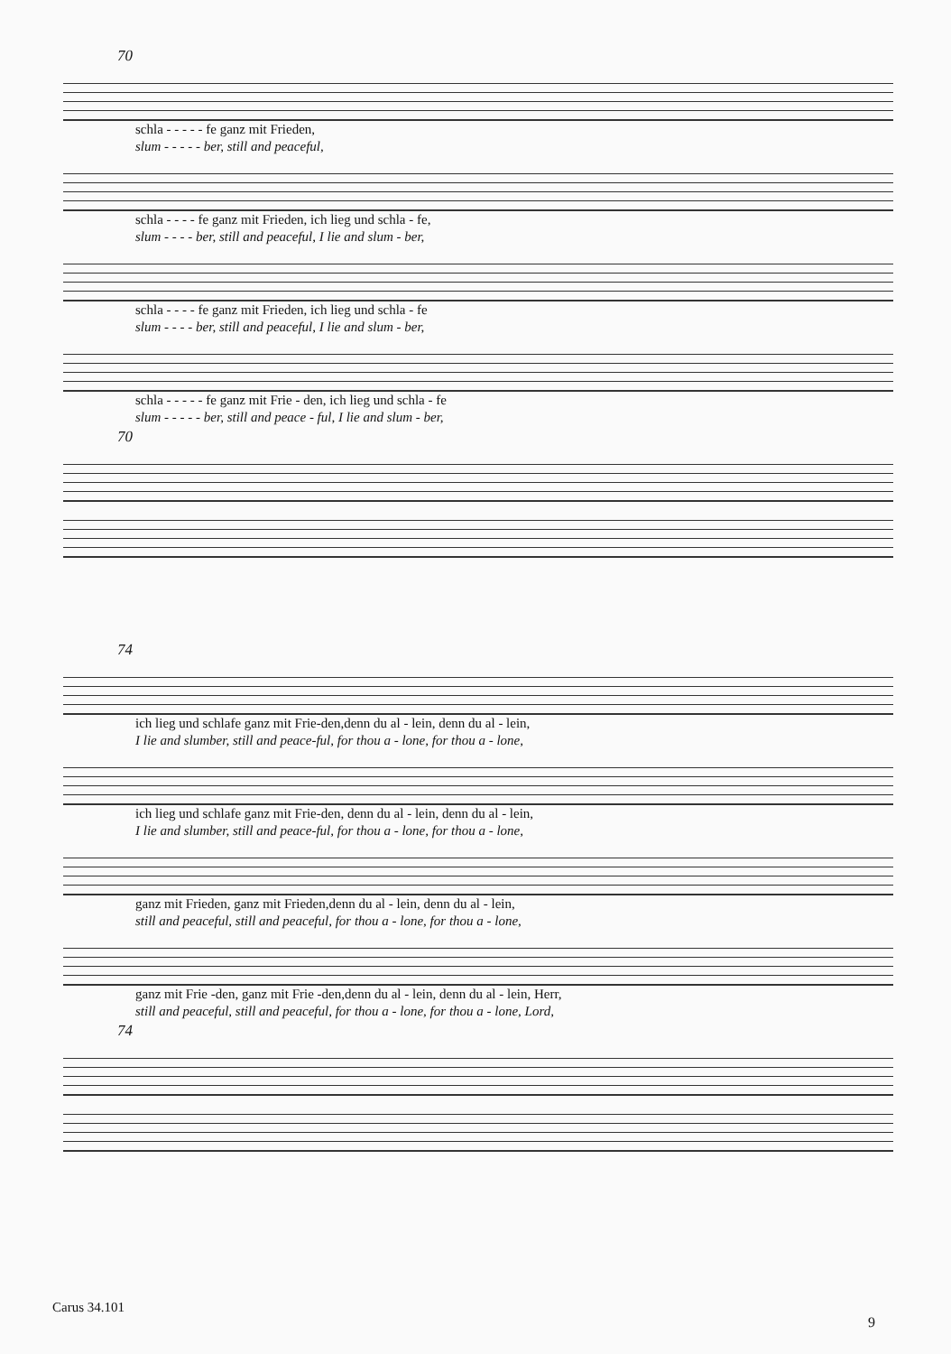70
schla - - - - - fe ganz mit Frieden,
slum - - - - - ber, still and peaceful,
schla - - - - fe ganz mit Frieden, ich lieg und schla - fe,
slum - - - - ber, still and peaceful, I lie and slum - ber,
schla - - - - fe ganz mit Frieden, ich lieg und schla - fe
slum - - - - ber, still and peaceful, I lie and slum - ber,
schla - - - - - fe ganz mit Frie - den, ich lieg und schla - fe
slum - - - - - ber, still and peace - ful, I lie and slum - ber,
70
74
ich lieg und schlafe ganz mit Frie-den,denn du al - lein, denn du al - lein,
I lie and slumber, still and peace-ful, for thou a - lone, for thou a - lone,
ich lieg und schlafe ganz mit Frie-den, denn du al - lein, denn du al - lein,
I lie and slumber, still and peace-ful, for thou a - lone, for thou a - lone,
ganz mit Frieden, ganz mit Frieden,denn du al - lein, denn du al - lein,
still and peaceful, still and peaceful, for thou a - lone, for thou a - lone,
ganz mit Frie -den, ganz mit Frie -den,denn du al - lein, denn du al - lein, Herr,
still and peaceful, still and peaceful, for thou a - lone, for thou a - lone, Lord,
74
Carus 34.101
9